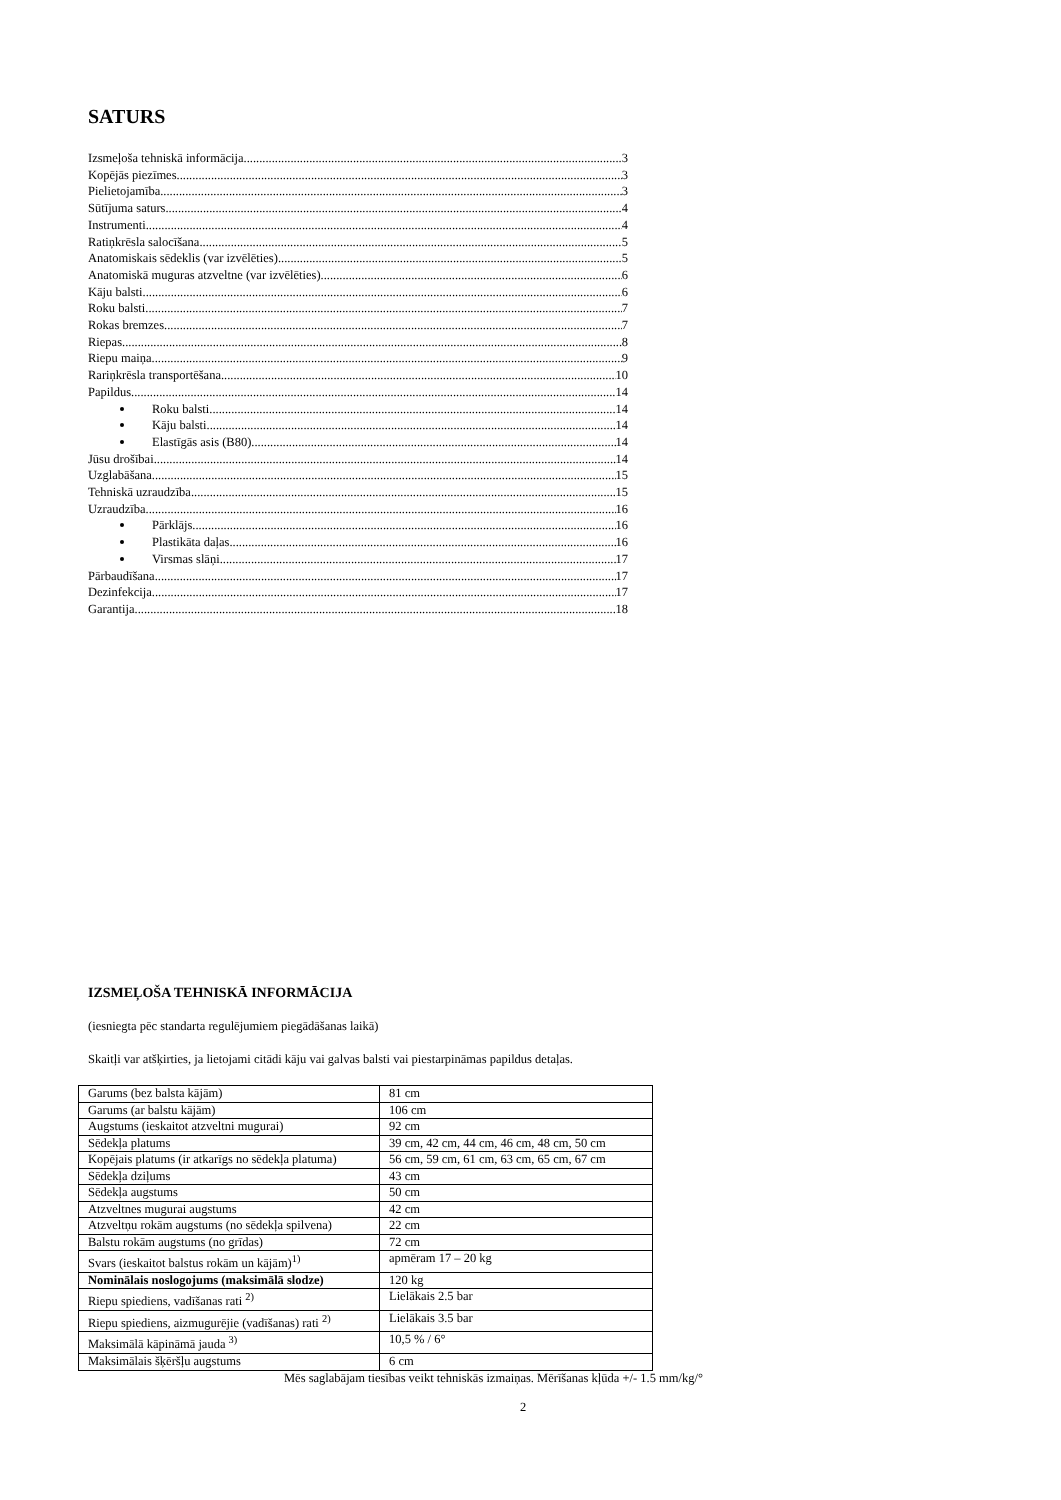SATURS
Izsmeļoša tehniskā informācija 3
Kopējās piezīmes 3
Pielietojamība 3
Sūtījuma saturs 4
Instrumenti 4
Ratiņkrēsla salocīšana 5
Anatomiskais sēdeklis (var izvēlēties) 5
Anatomiskā muguras atzveltne (var izvēlēties) 6
Kāju balsti 6
Roku balsti 7
Rokas bremzes 7
Riepas 8
Riepu maiņa 9
Rariņkrēsla transportēšana 10
Papildus 14
Roku balsti 14
Kāju balsti 14
Elastīgās asis (B80) 14
Jūsu drošībai 14
Uzglabāšana 15
Tehniskā uzraudzība 15
Uzraudzība 16
Pārklājs 16
Plastikāta daļas 16
Virsmas slāņi 17
Pārbaudīšana 17
Dezinfekcija 17
Garantija 18
IZSMEĻOŠA TEHNISKĀ INFORMĀCIJA
(iesniegta pēc standarta regulējumiem piegādāšanas laikā)
Skaitļi var atšķirties, ja lietojami citādi kāju vai galvas balsti vai piestarpināmas papildus detaļas.
| Garums (bez balsta kājām) | 81 cm |
| Garums (ar balstu kājām) | 106 cm |
| Augstums (ieskaitot atzveltni mugurai) | 92 cm |
| Sēdekļa platums | 39 cm, 42 cm, 44 cm, 46 cm, 48 cm, 50 cm |
| Kopējais platums (ir atkarīgs no sēdekļa platuma) | 56 cm, 59 cm, 61 cm, 63 cm, 65 cm, 67 cm |
| Sēdekļa dziļums | 43 cm |
| Sēdekļa augstums | 50 cm |
| Atzveltnes mugurai augstums | 42 cm |
| Atzveltņu rokām augstums (no sēdekļa spilvena) | 22 cm |
| Balstu rokām augstums (no grīdas) | 72 cm |
| Svars (ieskaitot balstus rokām un kājām)<sup>1)</sup> | apmēram 17 – 20 kg |
| Nominālais noslogojums (maksimālā slodze) | 120 kg |
| Riepu spiediens, vadīšanas rati <sup>2)</sup> | Lielākais 2.5 bar |
| Riepu spiediens, aizmugurējie (vadīšanas) rati <sup>2)</sup> | Lielākais 3.5 bar |
| Maksimālā kāpināmā jauda <sup>3)</sup> | 10,5 % / 6° |
| Maksimālais šķēršļu augstums | 6 cm |
Mēs saglabājam tiesības veikt tehniskās izmaiņas. Mērīšanas kļūda +/- 1.5 mm/kg/°
2